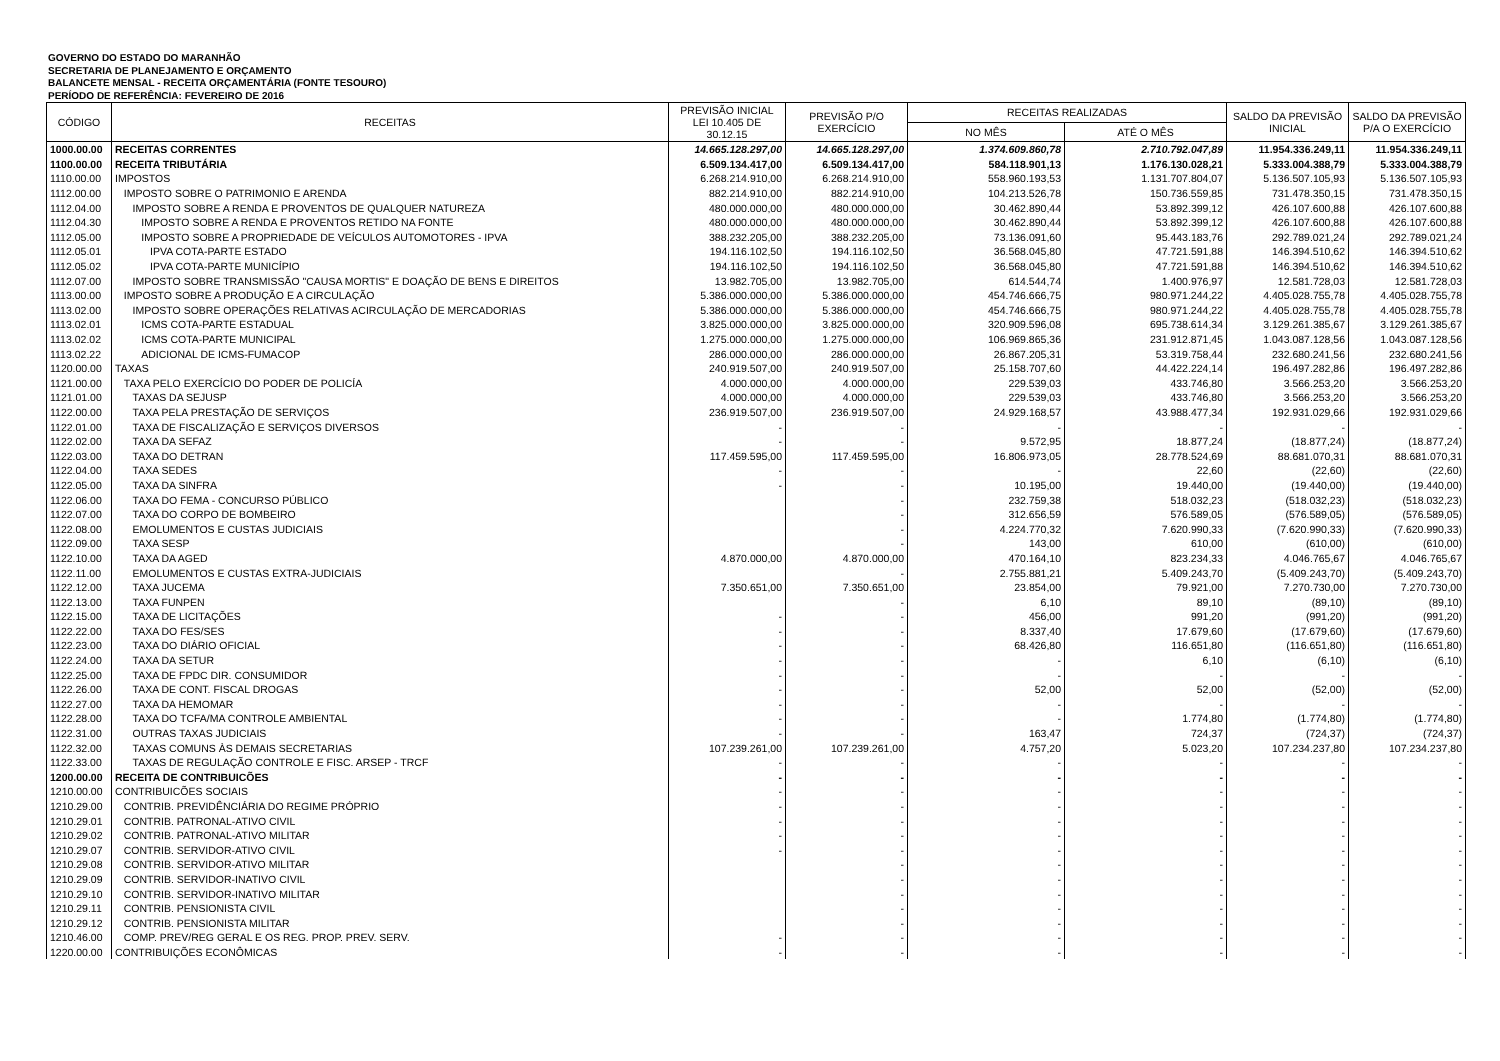GOVERNO DO ESTADO DO MARANHÃO
SECRETARIA DE PLANEJAMENTO E ORÇAMENTO
BALANCETE MENSAL - RECEITA ORÇAMENTÁRIA (FONTE TESOURO)
PERÍODO DE REFERÊNCIA: FEVEREIRO DE 2016
| CÓDIGO | RECEITAS | PREVISÃO INICIAL LEI 10.405 DE 30.12.15 | PREVISÃO P/O EXERCÍCIO | RECEITAS REALIZADAS | | SALDO DA PREVISÃO INICIAL | SALDO DA PREVISÃO P/A O EXERCÍCIO |
| --- | --- | --- | --- | --- | --- | --- | --- |
| | | | | NO MÊS | ATÉ O MÊS | | |
| 1000.00.00 | RECEITAS CORRENTES | 14.665.128.297,00 | 14.665.128.297,00 | 1.374.609.860,78 | 2.710.792.047,89 | 11.954.336.249,11 | 11.954.336.249,11 |
| 1100.00.00 | RECEITA TRIBUTÁRIA | 6.509.134.417,00 | 6.509.134.417,00 | 584.118.901,13 | 1.176.130.028,21 | 5.333.004.388,79 | 5.333.004.388,79 |
| 1110.00.00 | IMPOSTOS | 6.268.214.910,00 | 6.268.214.910,00 | 558.960.193,53 | 1.131.707.804,07 | 5.136.507.105,93 | 5.136.507.105,93 |
| 1112.00.00 | IMPOSTO SOBRE O PATRIMONIO E ARENDA | 882.214.910,00 | 882.214.910,00 | 104.213.526,78 | 150.736.559,85 | 731.478.350,15 | 731.478.350,15 |
| 1112.04.00 | IMPOSTO SOBRE A RENDA E PROVENTOS DE QUALQUER NATUREZA | 480.000.000,00 | 480.000.000,00 | 30.462.890,44 | 53.892.399,12 | 426.107.600,88 | 426.107.600,88 |
| 1112.04.30 | IMPOSTO SOBRE A RENDA E PROVENTOS RETIDO NA FONTE | 480.000.000,00 | 480.000.000,00 | 30.462.890,44 | 53.892.399,12 | 426.107.600,88 | 426.107.600,88 |
| 1112.05.00 | IMPOSTO SOBRE A PROPRIEDADE DE VEÍCULOS AUTOMOTORES - IPVA | 388.232.205,00 | 388.232.205,00 | 73.136.091,60 | 95.443.183,76 | 292.789.021,24 | 292.789.021,24 |
| 1112.05.01 | IPVA COTA-PARTE ESTADO | 194.116.102,50 | 194.116.102,50 | 36.568.045,80 | 47.721.591,88 | 146.394.510,62 | 146.394.510,62 |
| 1112.05.02 | IPVA COTA-PARTE MUNICÍPIO | 194.116.102,50 | 194.116.102,50 | 36.568.045,80 | 47.721.591,88 | 146.394.510,62 | 146.394.510,62 |
| 1112.07.00 | IMPOSTO SOBRE TRANSMISSÃO "CAUSA MORTIS" E DOAÇÃO DE BENS E DIREITOS | 13.982.705,00 | 13.982.705,00 | 614.544,74 | 1.400.976,97 | 12.581.728,03 | 12.581.728,03 |
| 1113.00.00 | IMPOSTO SOBRE A PRODUÇÃO E A CIRCULAÇÃO | 5.386.000.000,00 | 5.386.000.000,00 | 454.746.666,75 | 980.971.244,22 | 4.405.028.755,78 | 4.405.028.755,78 |
| 1113.02.00 | IMPOSTO SOBRE OPERAÇÕES RELATIVAS ACIRCULAÇÃO DE MERCADORIAS | 5.386.000.000,00 | 5.386.000.000,00 | 454.746.666,75 | 980.971.244,22 | 4.405.028.755,78 | 4.405.028.755,78 |
| 1113.02.01 | ICMS COTA-PARTE ESTADUAL | 3.825.000.000,00 | 3.825.000.000,00 | 320.909.596,08 | 695.738.614,34 | 3.129.261.385,67 | 3.129.261.385,67 |
| 1113.02.02 | ICMS COTA-PARTE MUNICIPAL | 1.275.000.000,00 | 1.275.000.000,00 | 106.969.865,36 | 231.912.871,45 | 1.043.087.128,56 | 1.043.087.128,56 |
| 1113.02.22 | ADICIONAL DE ICMS-FUMACOP | 286.000.000,00 | 286.000.000,00 | 26.867.205,31 | 53.319.758,44 | 232.680.241,56 | 232.680.241,56 |
| 1120.00.00 | TAXAS | 240.919.507,00 | 240.919.507,00 | 25.158.707,60 | 44.422.224,14 | 196.497.282,86 | 196.497.282,86 |
| 1121.00.00 | TAXA PELO EXERCÍCIO DO PODER DE POLICÍA | 4.000.000,00 | 4.000.000,00 | 229.539,03 | 433.746,80 | 3.566.253,20 | 3.566.253,20 |
| 1121.01.00 | TAXAS DA SEJUSP | 4.000.000,00 | 4.000.000,00 | 229.539,03 | 433.746,80 | 3.566.253,20 | 3.566.253,20 |
| 1122.00.00 | TAXA PELA PRESTAÇÃO DE SERVIÇOS | 236.919.507,00 | 236.919.507,00 | 24.929.168,57 | 43.988.477,34 | 192.931.029,66 | 192.931.029,66 |
| 1122.01.00 | TAXA DE FISCALIZAÇÃO E SERVIÇOS DIVERSOS | - | - | - | - | - | - |
| 1122.02.00 | TAXA DA SEFAZ | - | - | 9.572,95 | 18.877,24 | (18.877,24) | (18.877,24) |
| 1122.03.00 | TAXA DO DETRAN | 117.459.595,00 | 117.459.595,00 | 16.806.973,05 | 28.778.524,69 | 88.681.070,31 | 88.681.070,31 |
| 1122.04.00 | TAXA SEDES | - | - | - | 22,60 | (22,60) | (22,60) |
| 1122.05.00 | TAXA DA SINFRA | - | - | 10.195,00 | 19.440,00 | (19.440,00) | (19.440,00) |
| 1122.06.00 | TAXA DO FEMA - CONCURSO PÚBLICO | | - | 232.759,38 | 518.032,23 | (518.032,23) | (518.032,23) |
| 1122.07.00 | TAXA DO CORPO DE BOMBEIRO | | - | 312.656,59 | 576.589,05 | (576.589,05) | (576.589,05) |
| 1122.08.00 | EMOLUMENTOS E CUSTAS JUDICIAIS | | - | 4.224.770,32 | 7.620.990,33 | (7.620.990,33) | (7.620.990,33) |
| 1122.09.00 | TAXA SESP | | - | 143,00 | 610,00 | (610,00) | (610,00) |
| 1122.10.00 | TAXA DA AGED | 4.870.000,00 | 4.870.000,00 | 470.164,10 | 823.234,33 | 4.046.765,67 | 4.046.765,67 |
| 1122.11.00 | EMOLUMENTOS E CUSTAS EXTRA-JUDICIAIS | | - | 2.755.881,21 | 5.409.243,70 | (5.409.243,70) | (5.409.243,70) |
| 1122.12.00 | TAXA JUCEMA | 7.350.651,00 | 7.350.651,00 | 23.854,00 | 79.921,00 | 7.270.730,00 | 7.270.730,00 |
| 1122.13.00 | TAXA FUNPEN | | - | 6,10 | 89,10 | (89,10) | (89,10) |
| 1122.15.00 | TAXA DE LICITAÇÕES | - | - | 456,00 | 991,20 | (991,20) | (991,20) |
| 1122.22.00 | TAXA DO FES/SES | - | - | 8.337,40 | 17.679,60 | (17.679,60) | (17.679,60) |
| 1122.23.00 | TAXA DO DIÁRIO OFICIAL | - | - | 68.426,80 | 116.651,80 | (116.651,80) | (116.651,80) |
| 1122.24.00 | TAXA DA SETUR | - | - | - | 6,10 | (6,10) | (6,10) |
| 1122.25.00 | TAXA DE FPDC DIR. CONSUMIDOR | - | - | - | - | - | - |
| 1122.26.00 | TAXA DE CONT. FISCAL DROGAS | - | - | 52,00 | 52,00 | (52,00) | (52,00) |
| 1122.27.00 | TAXA DA HEMOMAR | - | - | - | - | - | - |
| 1122.28.00 | TAXA DO TCFA/MA CONTROLE AMBIENTAL | - | - | - | 1.774,80 | (1.774,80) | (1.774,80) |
| 1122.31.00 | OUTRAS TAXAS JUDICIAIS | - | - | 163,47 | 724,37 | (724,37) | (724,37) |
| 1122.32.00 | TAXAS COMUNS ÀS DEMAIS SECRETARIAS | 107.239.261,00 | 107.239.261,00 | 4.757,20 | 5.023,20 | 107.234.237,80 | 107.234.237,80 |
| 1122.33.00 | TAXAS DE REGULAÇÃO CONTROLE E FISC. ARSEP - TRCF | - | - | - | - | - | - |
| 1200.00.00 | RECEITA DE CONTRIBUICÕES | - | - | - | - | - | - |
| 1210.00.00 | CONTRIBUICÕES SOCIAIS | - | - | - | - | - | - |
| 1210.29.00 | CONTRIB. PREVIDÊNCIÁRIA DO REGIME PRÓPRIO | - | - | - | - | - | - |
| 1210.29.01 | CONTRIB. PATRONAL-ATIVO CIVIL | - | - | - | - | - | - |
| 1210.29.02 | CONTRIB. PATRONAL-ATIVO MILITAR | - | - | - | - | - | - |
| 1210.29.07 | CONTRIB. SERVIDOR-ATIVO CIVIL | - | - | - | - | - | - |
| 1210.29.08 | CONTRIB. SERVIDOR-ATIVO MILITAR | | - | - | - | - | - |
| 1210.29.09 | CONTRIB. SERVIDOR-INATIVO CIVIL | | - | - | - | - | - |
| 1210.29.10 | CONTRIB. SERVIDOR-INATIVO MILITAR | | - | - | - | - | - |
| 1210.29.11 | CONTRIB. PENSIONISTA CIVIL | | - | - | - | - | - |
| 1210.29.12 | CONTRIB. PENSIONISTA MILITAR | | - | - | - | - | - |
| 1210.46.00 | COMP. PREV/REG GERAL E OS REG. PROP. PREV. SERV. | - | - | - | - | - | - |
| 1220.00.00 | CONTRIBUIÇÕES ECONÔMICAS | - | - | - | - | - | - |